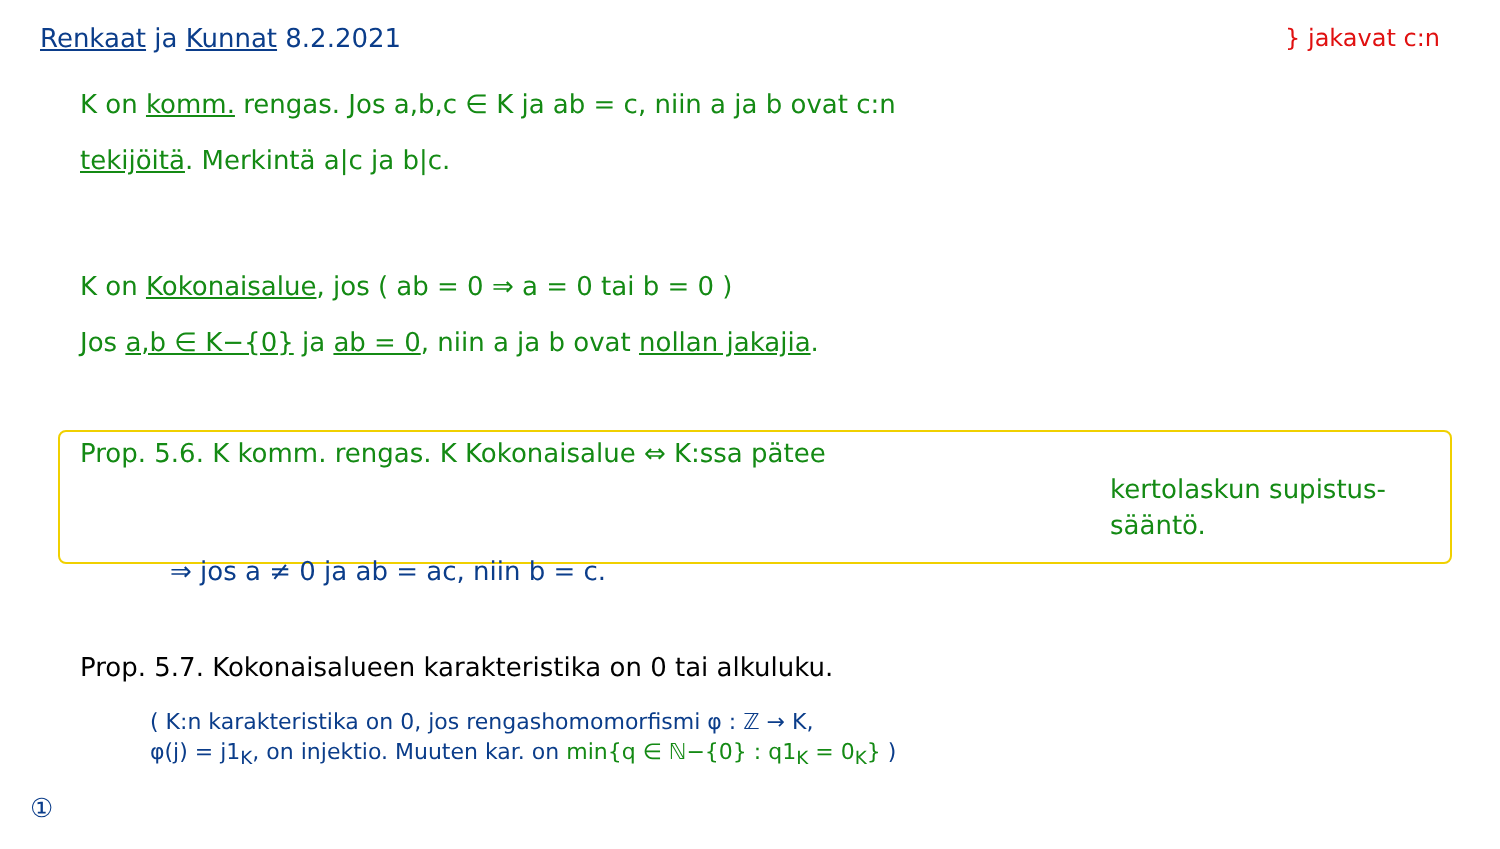Renkaat ja Kunnat 8.2.2021 } jakavat c:n
K on komm. rengas. Jos a,b,c ∈ K ja ab = c, niin a ja b ovat c:n
tekijöitä. Merkintä a|c ja b|c.
K on Kokonaisalue, jos ( ab = 0 ⇒ a = 0 tai b = 0 )
Jos a,b ∈ K−{0} ja ab = 0, niin a ja b ovat nollan jakajia.
Prop. 5.6. K komm. rengas. K Kokonaisalue ⇔ K:ssa pätee
kertolaskun supistus-
sääntö.
⇒ jos a ≠ 0 ja ab = ac, niin b = c.
Prop. 5.7. Kokonaisalueen karakteristika on 0 tai alkuluku.
( K:n karakteristika on 0, jos rengashomomorfismi φ : ℤ → K,
φ(j) = j1<sub>K</sub>, on injektio. Muuten kar. on min{q ∈ ℕ−{0} : q1<sub>K</sub> = 0<sub>K</sub>} )
①